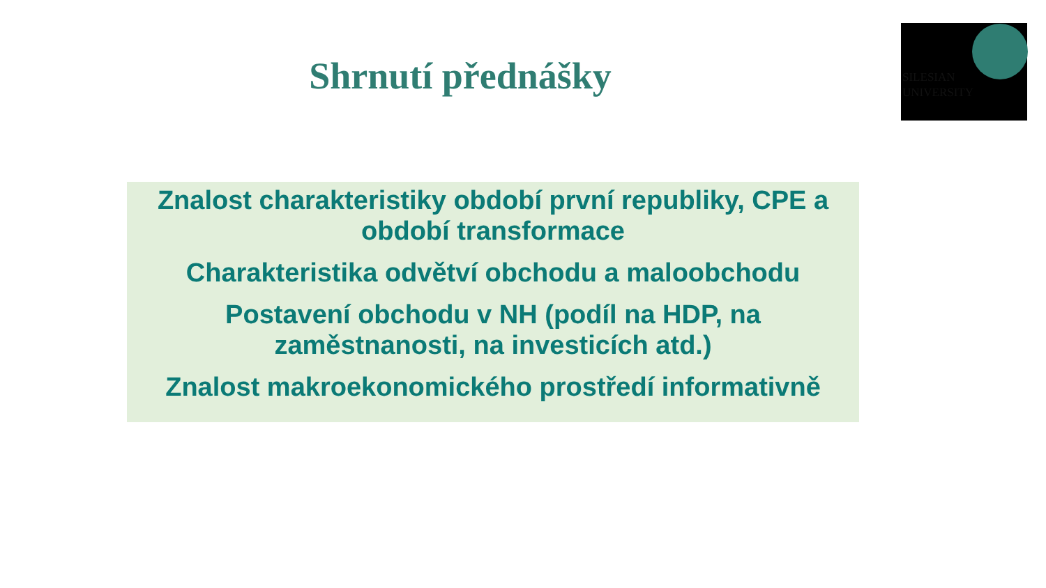SILESIAN
UNIVERSITY
Shrnutí přednášky
Znalost charakteristiky období první republiky, CPE a období transformace
Charakteristika odvětví obchodu a maloobchodu
Postavení obchodu v NH (podíl na HDP, na zaměstnanosti, na investicích atd.)
Znalost makroekonomického prostředí informativně